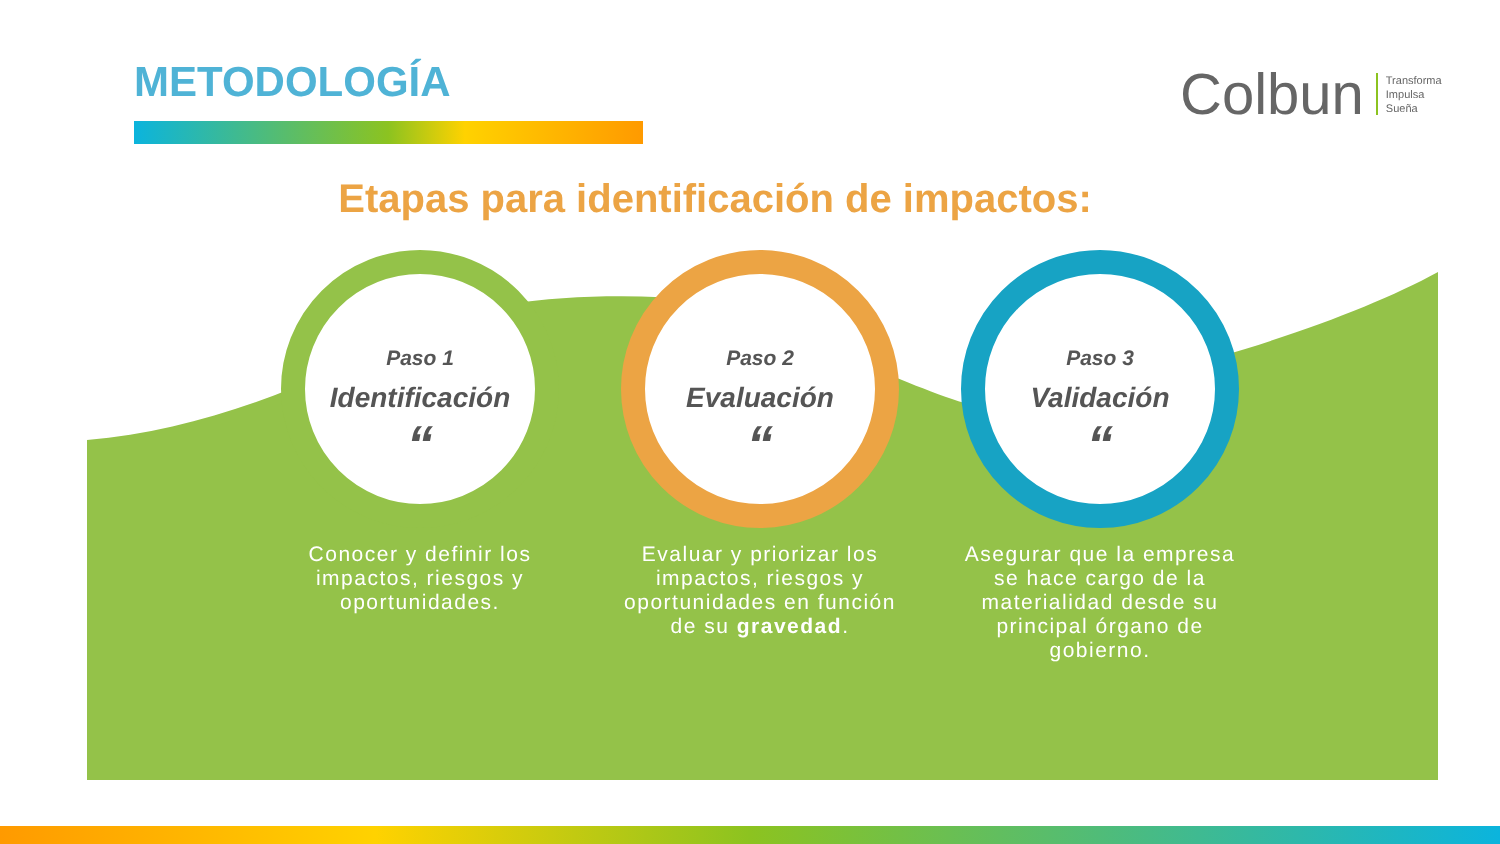METODOLOGÍA
Colbun Transforma
Impulsa
Sueña
Etapas para identificación de impactos:
Paso 1
Identificación
“
Conocer y definir los impactos, riesgos y oportunidades.
Paso 2
Evaluación
“
Evaluar y priorizar los impactos, riesgos y oportunidades en función de su gravedad.
Paso 3
Validación
“
Asegurar que la empresa se hace cargo de la materialidad desde su principal órgano de gobierno.